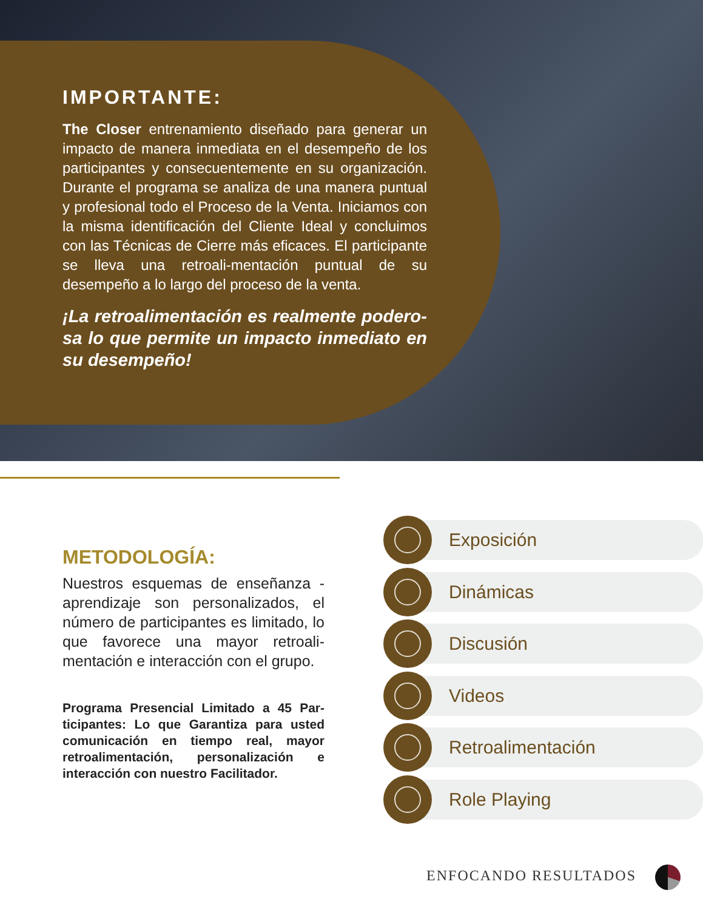IMPORTANTE:
The Closer entrenamiento diseñado para generar un impacto de manera inmediata en el desempeño de los participantes y consecuentemente en su organización. Durante el programa se analiza de una manera puntual y profesional todo el Proceso de la Venta. Iniciamos con la misma identificación del Cliente Ideal y concluimos con las Técnicas de Cierre más eficaces. El participante se lleva una retroali-mentación puntual de su desempeño a lo largo del proceso de la venta.
¡La retroalimentación es realmente podero-sa lo que permite un impacto inmediato en su desempeño!
METODOLOGÍA:
Nuestros esquemas de enseñanza - aprendizaje son personalizados, el número de participantes es limitado, lo que favorece una mayor retroali-mentación e interacción con el grupo.
Programa Presencial Limitado a 45 Par-ticipantes: Lo que Garantiza para usted comunicación en tiempo real, mayor retroalimentación, personalización e interacción con nuestro Facilitador.
Exposición
Dinámicas
Discusión
Videos
Retroalimentación
Role Playing
ENFOCANDO RESULTADOS